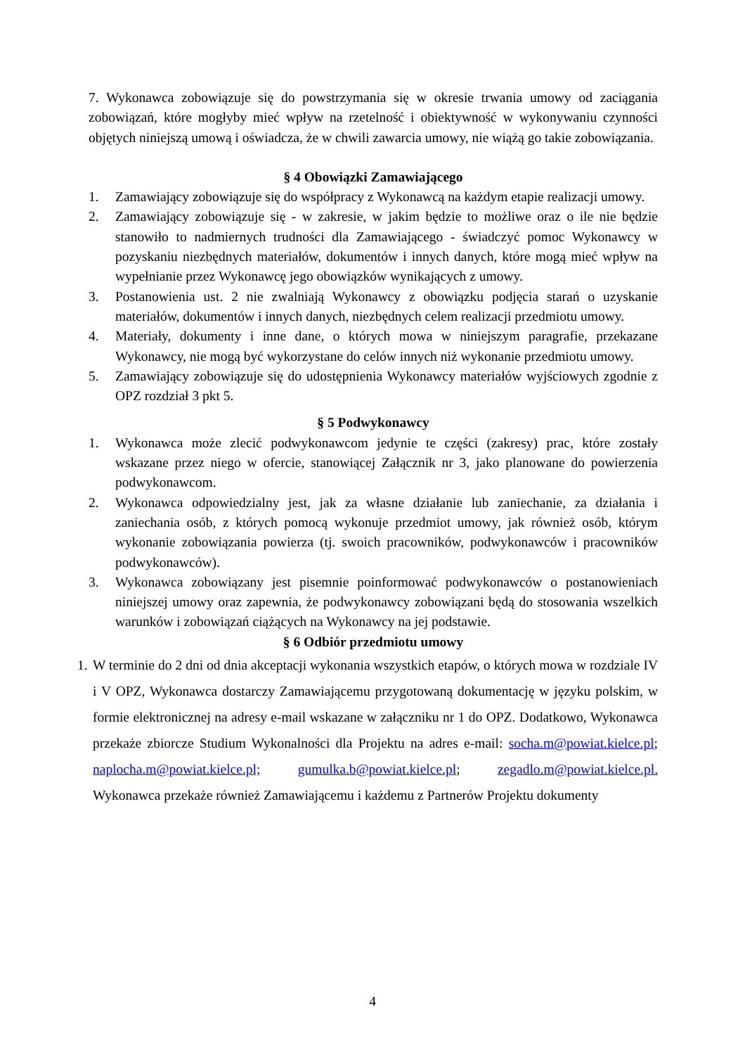7. Wykonawca zobowiązuje się do powstrzymania się w okresie trwania umowy od zaciągania zobowiązań, które mogłyby mieć wpływ na rzetelność i obiektywność w wykonywaniu czynności objętych niniejszą umową i oświadcza, że w chwili zawarcia umowy, nie wiążą go takie zobowiązania.
§ 4 Obowiązki Zamawiającego
1. Zamawiający zobowiązuje się do współpracy z Wykonawcą na każdym etapie realizacji umowy.
2. Zamawiający zobowiązuje się - w zakresie, w jakim będzie to możliwe oraz o ile nie będzie stanowiło to nadmiernych trudności dla Zamawiającego - świadczyć pomoc Wykonawcy w pozyskaniu niezbędnych materiałów, dokumentów i innych danych, które mogą mieć wpływ na wypełnianie przez Wykonawcę jego obowiązków wynikających z umowy.
3. Postanowienia ust. 2 nie zwalniają Wykonawcy z obowiązku podjęcia starań o uzyskanie materiałów, dokumentów i innych danych, niezbędnych celem realizacji przedmiotu umowy.
4. Materiały, dokumenty i inne dane, o których mowa w niniejszym paragrafie, przekazane Wykonawcy, nie mogą być wykorzystane do celów innych niż wykonanie przedmiotu umowy.
5. Zamawiający zobowiązuje się do udostępnienia Wykonawcy materiałów wyjściowych zgodnie z OPZ rozdział 3 pkt 5.
§ 5 Podwykonawcy
1. Wykonawca może zlecić podwykonawcom jedynie te części (zakresy) prac, które zostały wskazane przez niego w ofercie, stanowiącej Załącznik nr 3, jako planowane do powierzenia podwykonawcom.
2. Wykonawca odpowiedzialny jest, jak za własne działanie lub zaniechanie, za działania i zaniechania osób, z których pomocą wykonuje przedmiot umowy, jak również osób, którym wykonanie zobowiązania powierza (tj. swoich pracowników, podwykonawców i pracowników podwykonawców).
3. Wykonawca zobowiązany jest pisemnie poinformować podwykonawców o postanowieniach niniejszej umowy oraz zapewnia, że podwykonawcy zobowiązani będą do stosowania wszelkich warunków i zobowiązań ciążących na Wykonawcy na jej podstawie.
§ 6 Odbiór przedmiotu umowy
1. W terminie do 2 dni od dnia akceptacji wykonania wszystkich etapów, o których mowa w rozdziale IV i V OPZ, Wykonawca dostarczy Zamawiającemu przygotowaną dokumentację w języku polskim, w formie elektronicznej na adresy e-mail wskazane w załączniku nr 1 do OPZ. Dodatkowo, Wykonawca przekaże zbiorcze Studium Wykonalności dla Projektu na adres e-mail: socha.m@powiat.kielce.pl; naplocha.m@powiat.kielce.pl; gumulka.b@powiat.kielce.pl; zegadlo.m@powiat.kielce.pl. Wykonawca przekaże również Zamawiającemu i każdemu z Partnerów Projektu dokumenty
4